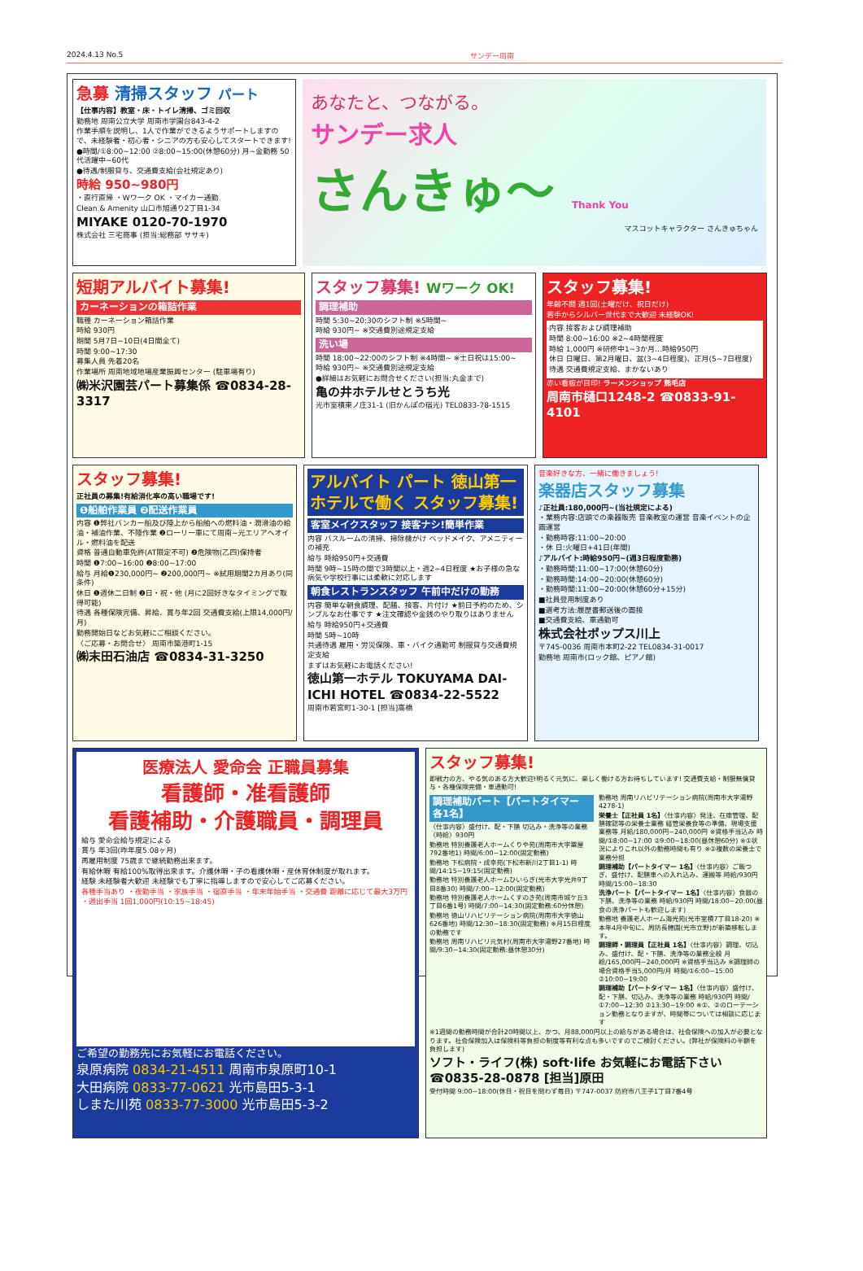2024.4.13 No.5 サンデー周南
急募 清掃スタッフ パート
【仕事内容】教室・床・トイレ清掃、ゴミ回収
勤務地 周南公立大学 周南市学園台843-4-2
作業手順を説明し、1人で作業ができるようサポートしますので、未経験者・初心者・シニアの方も安心してスタートできます!
●時間/①8:00~12:00 ②8:00~15:00(休憩60分) 月~金勤務 50代活躍中~60代
●待遇/制服貸与、交通費支給(会社規定あり)
時給 950~980円
・直行直帰 ・Wワーク OK ・マイカー通勤
Clean & Amenity 山口市旭通り2丁目1-34
MIYAKE 0120-70-1970
株式会社 三宅商事 (担当:総務部 ササキ)
あなたと、つながる。
サンデー求人
さんきゅ〜 Thank You
マスコットキャラクター さんきゅちゃん
短期アルバイト募集!
カーネーションの箱詰作業
職種 カーネーション箱詰作業
時給 930円
期間 5月7日~10日(4日間全て)
時間 9:00~17:30
募集人員 先着20名
作業場所 周南地域地場産業振興センター (駐車場有り)
㈱米沢園芸パート募集係 ☎0834-28-3317
スタッフ募集! Wワーク OK!
調理補助
時間 5:30~20:30のシフト制 ※5時間~
時給 930円~ ※交通費別途規定支給
洗い場
時間 18:00~22:00のシフト制 ※4時間~ ※土日祝は15:00~
時給 930円~ ※交通費別途規定支給
●詳細はお気軽にお問合せください(担当:丸金まで)
亀の井ホテルせとうち光
光市室積東ノ庄31-1 (旧かんぽの宿光) TEL0833-78-1515
スタッフ募集!
年齢不問 週1回(土曜だけ、祝日だけ)
若手からシルバー世代まで大歓迎 未経験OK!
内容 接客および調理補助
時間 8:00~16:00 ※2~4時間程度
時給 1,000円 ※研修中1~3か月…時給950円
休日 日曜日、第2月曜日、盆(3~4日程度)、正月(5~7日程度)
待遇 交通費規定支給、まかないあり
赤い看板が目印! ラーメンショップ 熊毛店
周南市樋口1248-2 ☎0833-91-4101
スタッフ募集!
正社員の募集!有給消化率の高い職場です!
❶船舶作業員 ❷配送作業員
内容 ❶弊社バンカー船及び陸上から船舶への燃料油・潤滑油の給油・補油作業、不陸作業 ❷ローリー車にて周南~光エリアへオイル・燃料油を配送
資格 普通自動車免許(AT限定不可) ❷危険物(乙四)保持者
時間 ❶7:00~16:00 ❷8:00~17:00
給与 月給❶230,000円~ ❷200,000円~ ※試用期間2カ月あり(同条件)
休日 ❶週休二日制 ❷日・祝・他 (月に2回好きなタイミングで取得可能)
待遇 各種保険完備、昇給、賞与年2回 交通費支給(上限14,000円/月)
勤務開始日などお気軽にご相談ください。
〈ご応募・お問合せ〉 周南市築港町1-15
㈱末田石油店 ☎0834-31-3250
アルバイト パート 徳山第一ホテルで働く スタッフ募集!
客室メイクスタッフ 接客ナシ!簡単作業
内容 バスルームの清掃、掃除機がけ ベッドメイク、アメニティーの補充
給与 時給950円+交通費
時間 9時~15時の間で3時間以上・週2~4日程度 ★お子様の急な病気や学校行事には柔軟に対応します
朝食レストランスタッフ 午前中だけの勤務
内容 簡単な朝食調理、配膳、接客、片付け ★前日予約のため、シンプルなお仕事です ★注文確認や金銭のやり取りはありません
給与 時給950円+交通費
時間 5時~10時
共通待遇 雇用・労災保険、車・バイク通勤可 制服貸与交通費規定支給
まずはお気軽にお電話ください!
徳山第一ホテル TOKUYAMA DAI-ICHI HOTEL ☎0834-22-5522
周南市若宮町1-30-1 [担当]高橋
音楽好きな方、一緒に働きましょう!
楽器店スタッフ募集
♪正社員:180,000円~(当社規定による)
・業務内容:店頭での楽器販売 音楽教室の運営 音楽イベントの企画運営
・勤務時容:11:00~20:00
・休 日:火曜日+41日(年間)
♪アルバイト:時給950円~(週3日程度勤務)
・勤務時間:11:00~17:00(休憩60分)
・勤務時間:14:00~20:00(休憩60分)
・勤務時間:11:00~20:00(休憩60分+15分)
■社員登用制度あり
■選考方法:履歴書郵送後の面接
■交通費支給、車通勤可
株式会社ポップス川上
〒745-0036 周南市本町2-22 TEL0834-31-0017
勤務地 周南市(ロック館、ピアノ館)
医療法人 愛命会 正職員募集
看護師・准看護師
看護補助・介護職員・調理員
給与 愛命会給与規定による
賞与 年3回(昨年度5.08ヶ月)
再雇用制度 75歳まで継続勤務出来ます。
有給休暇 有給100%取得出来ます。介護休暇・子の看護休暇・産休育休制度が取れます。
経験 未経験者大歓迎 未経験でも丁寧に指導しますので安心してご応募ください。
各種手当あり ・夜勤手当 ・家族手当 ・宿直手当 ・年末年始手当 ・交通費 距離に応じて最大3万円 ・週出手当 1回1,000円(10:15~18:45)
ご希望の勤務先にお気軽にお電話ください。
泉原病院 0834-21-4511 周南市泉原町10-1
大田病院 0833-77-0621 光市島田5-3-1
しまた川苑 0833-77-3000 光市島田5-3-2
スタッフ募集!
即戦力の方、やる気のある方大歓迎!明るく元気に、楽しく働ける方お待ちしています! 交通費支給・制服無償貸与・各種保険完備・車通勤可!
調理補助パート【パートタイマー 各1名】
〈仕事内容〉盛付け、配・下膳 切込み・洗浄等の業務 〈時給〉930円
勤務地 特別養護老人ホームくりや苑(周南市大字粟屋792番地1) 時間/6:00~12:00(固定勤務)
勤務地 下松病院・成幸苑(下松市新川2丁目1-1) 時間/14:15~19:15(固定勤務)
勤務地 特別養護老人ホームひいらぎ(光市大字光井9丁目8番30) 時間/7:00~12:00(固定勤務)
勤務地 特別養護老人ホームくすのき苑(周南市城ケ丘3丁目6番1号) 時間/7:00~14:30(固定勤務:60分休憩)
勤務地 徳山リハビリテーション病院(周南市大字徳山626番地) 時間/12:30~18:30(固定勤務) ※月15日程度の勤務です
勤務地 周南リハビリ元気村(周南市大字湯野27番地) 時間/9:30~14:30(固定勤務:昼休憩30分)
勤務地 周南リハビリテーション病院(周南市大字湯野4278-1)
栄養士【正社員 1名】〈仕事内容〉発注、在庫管理、配膳確認等の栄養士業務 経管栄養食等の準備、現場支援業務等 月給/180,000円~240,000円 ※資格手当込み 時間/①8:00~17:00 ②9:00~18:00(昼休憩60分) ※①状況によりこれ以外の勤務時間も有り ※②複数の栄養士で業務分担
調理補助【パートタイマー 1名】〈仕事内容〉ご飯つぎ、盛付け、配膳車への入れ込み、運搬等 時給/930円 時間/15:00~18:30
洗浄パート【パートタイマー 1名】〈仕事内容〉食器の下膳、洗浄等の業務 時給/930円 時間/18:00~20:00(昼食の洗浄パートも歓迎します)
勤務地 養護老人ホーム海光苑(光市室積7丁目18-20) ※本年4月中旬に、周防長穂園(光市立野)が新築移転します。
調理師・調理員【正社員 1名】〈仕事内容〉調理、切込み、盛付け、配・下膳、洗浄等の業務全般 月給/165,000円~240,000円 ※資格手当込み ※調理師の場合資格手当5,000円/月 時間/①6:00~15:00 ②10:00~19:00
調理補助【パートタイマー 1名】〈仕事内容〉盛付け、配・下膳、切込み、洗浄等の業務 時給/930円 時間/①7:00~12:30 ②13:30~19:00 ※①、②のローテーション勤務となりますが、時間帯については相談に応じます
※1週間の勤務時間が合計20時間以上、かつ、月88,000円以上の給与がある場合は、社会保険への加入が必要となります。社会保険加入は保険料等負担の制度等有利な点も多いですのでご検討ください。(弊社が保険料の半額を負担します)
ソフト・ライフ(株) soft·life お気軽にお電話下さい ☎0835-28-0878 [担当]原田
受付時間 9:00~18:00(休日・祝日を問わず毎日) 〒747-0037 防府市八王子1丁目7番4号